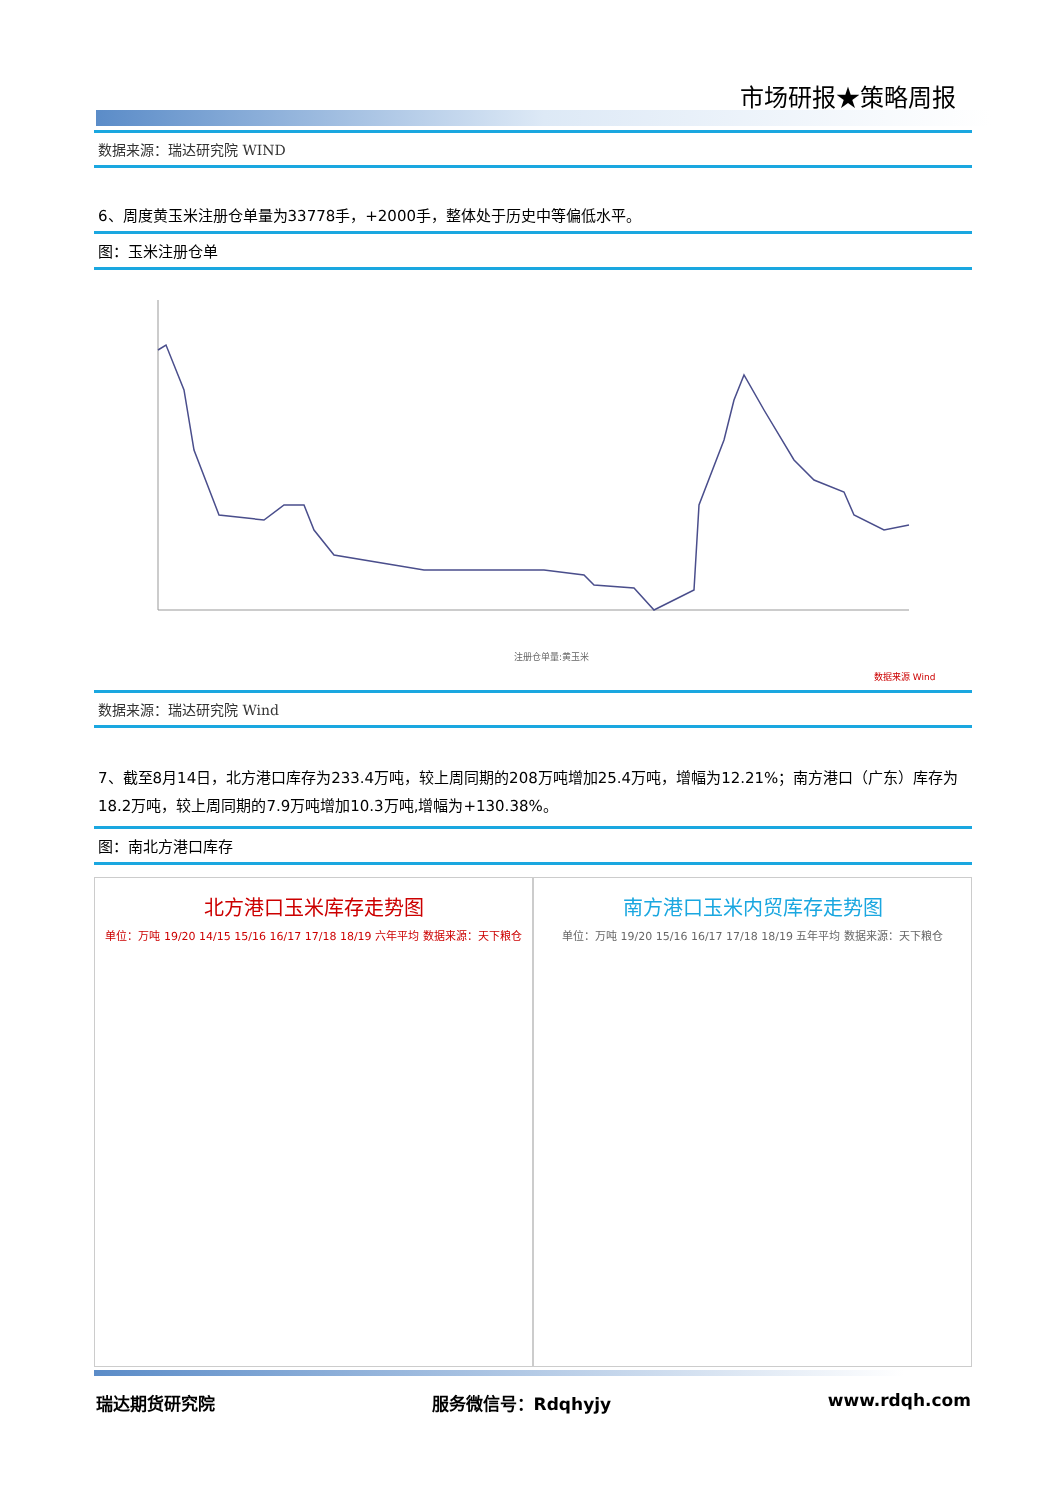市场研报★策略周报
数据来源：瑞达研究院 WIND
6、周度黄玉米注册仓单量为33778手，+2000手，整体处于历史中等偏低水平。
图：玉米注册仓单
注册仓单量:黄玉米
数据来源 Wind
数据来源：瑞达研究院 Wind
7、截至8月14日，北方港口库存为233.4万吨，较上周同期的208万吨增加25.4万吨，增幅为12.21%；南方港口（广东）库存为18.2万吨，较上周同期的7.9万吨增加10.3万吨,增幅为+130.38%。
图：南北方港口库存
北方港口玉米库存走势图
单位：万吨 19/20 14/15 15/16 16/17 17/18 18/19 六年平均 数据来源：天下粮仓
南方港口玉米内贸库存走势图
单位：万吨 19/20 15/16 16/17 17/18 18/19 五年平均 数据来源：天下粮仓
瑞达期货研究院 服务微信号：Rdqhyjy www.rdqh.com